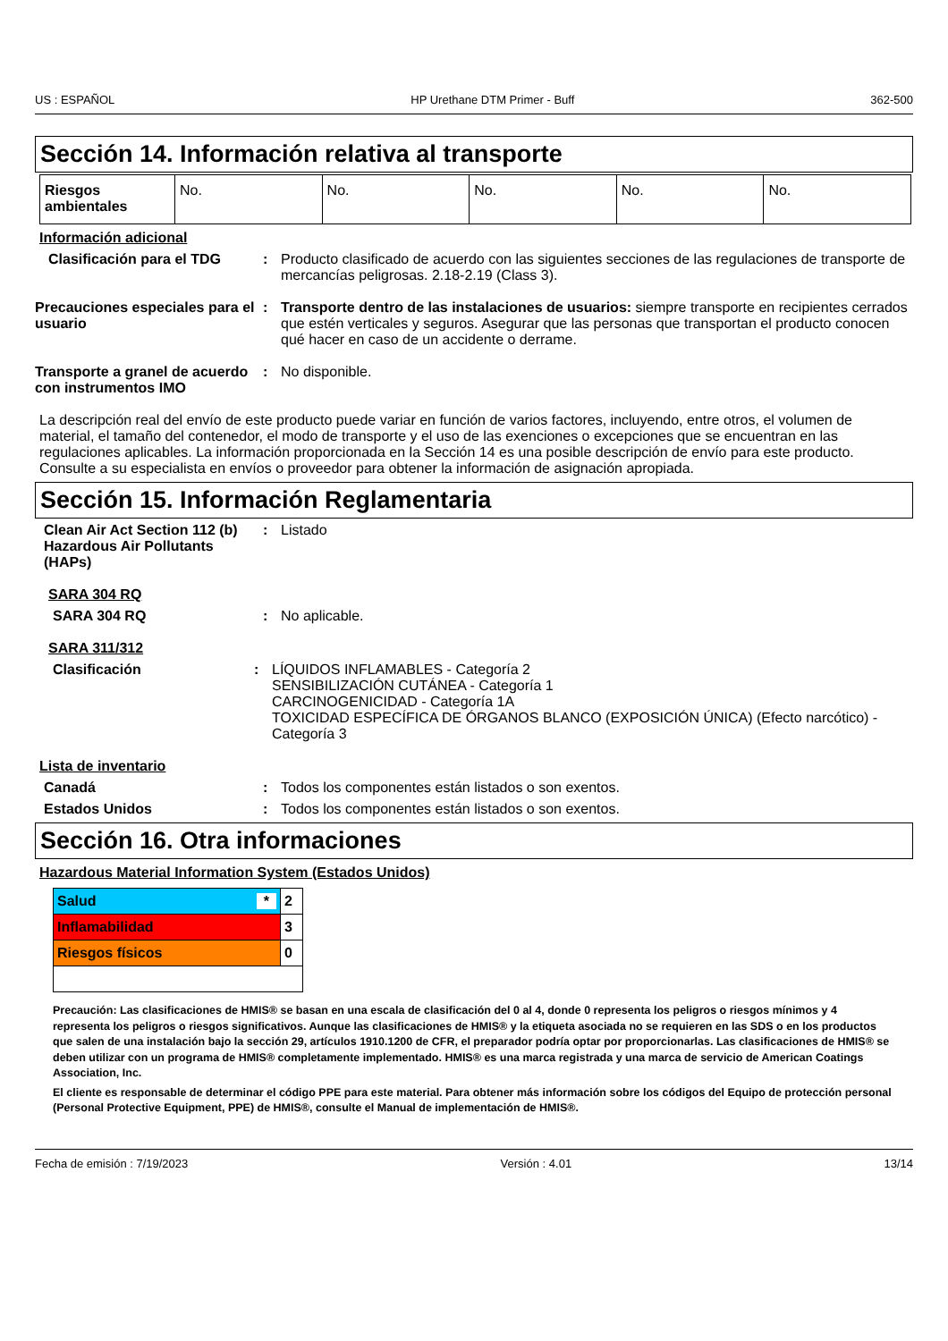US : ESPAÑOL HP Urethane DTM Primer - Buff 362-500
Sección 14. Información relativa al transporte
| Riesgos ambientales | No. | No. | No. | No. | No. |
Información adicional
Clasificación para el TDG : Producto clasificado de acuerdo con las siguientes secciones de las regulaciones de transporte de mercancías peligrosas. 2.18-2.19 (Class 3).
Precauciones especiales para el usuario
: Transporte dentro de las instalaciones de usuarios: siempre transporte en recipientes cerrados que estén verticales y seguros. Asegurar que las personas que transportan el producto conocen qué hacer en caso de un accidente o derrame.
Transporte a granel de acuerdo con instrumentos IMO
: No disponible.
La descripción real del envío de este producto puede variar en función de varios factores, incluyendo, entre otros, el volumen de material, el tamaño del contenedor, el modo de transporte y el uso de las exenciones o excepciones que se encuentran en las regulaciones aplicables. La información proporcionada en la Sección 14 es una posible descripción de envío para este producto. Consulte a su especialista en envíos o proveedor para obtener la información de asignación apropiada.
Sección 15. Información Reglamentaria
Clean Air Act Section 112 (b) Hazardous Air Pollutants (HAPs)
: Listado
SARA 304 RQ
SARA 304 RQ : No aplicable.
SARA 311/312
Clasificación : LÍQUIDOS INFLAMABLES - Categoría 2
SENSIBILIZACIÓN CUTÁNEA - Categoría 1
CARCINOGENICIDAD - Categoría 1A
TOXICIDAD ESPECÍFICA DE ÓRGANOS BLANCO (EXPOSICIÓN ÚNICA) (Efecto narcótico) - Categoría 3
Lista de inventario
Canadá : Todos los componentes están listados o son exentos.
Estados Unidos : Todos los componentes están listados o son exentos.
Sección 16. Otra informaciones
Hazardous Material Information System (Estados Unidos)
| Salud * | 2 |
| Inflamabilidad | 3 |
| Riesgos físicos | 0 |
Precaución: Las clasificaciones de HMIS® se basan en una escala de clasificación del 0 al 4, donde 0 representa los peligros o riesgos mínimos y 4 representa los peligros o riesgos significativos. Aunque las clasificaciones de HMIS® y la etiqueta asociada no se requieren en las SDS o en los productos que salen de una instalación bajo la sección 29, artículos 1910.1200 de CFR, el preparador podría optar por proporcionarlas. Las clasificaciones de HMIS® se deben utilizar con un programa de HMIS® completamente implementado. HMIS® es una marca registrada y una marca de servicio de American Coatings Association, Inc.
El cliente es responsable de determinar el código PPE para este material. Para obtener más información sobre los códigos del Equipo de protección personal (Personal Protective Equipment, PPE) de HMIS®, consulte el Manual de implementación de HMIS®.
Fecha de emisión : 7/19/2023 Versión : 4.01 13/14